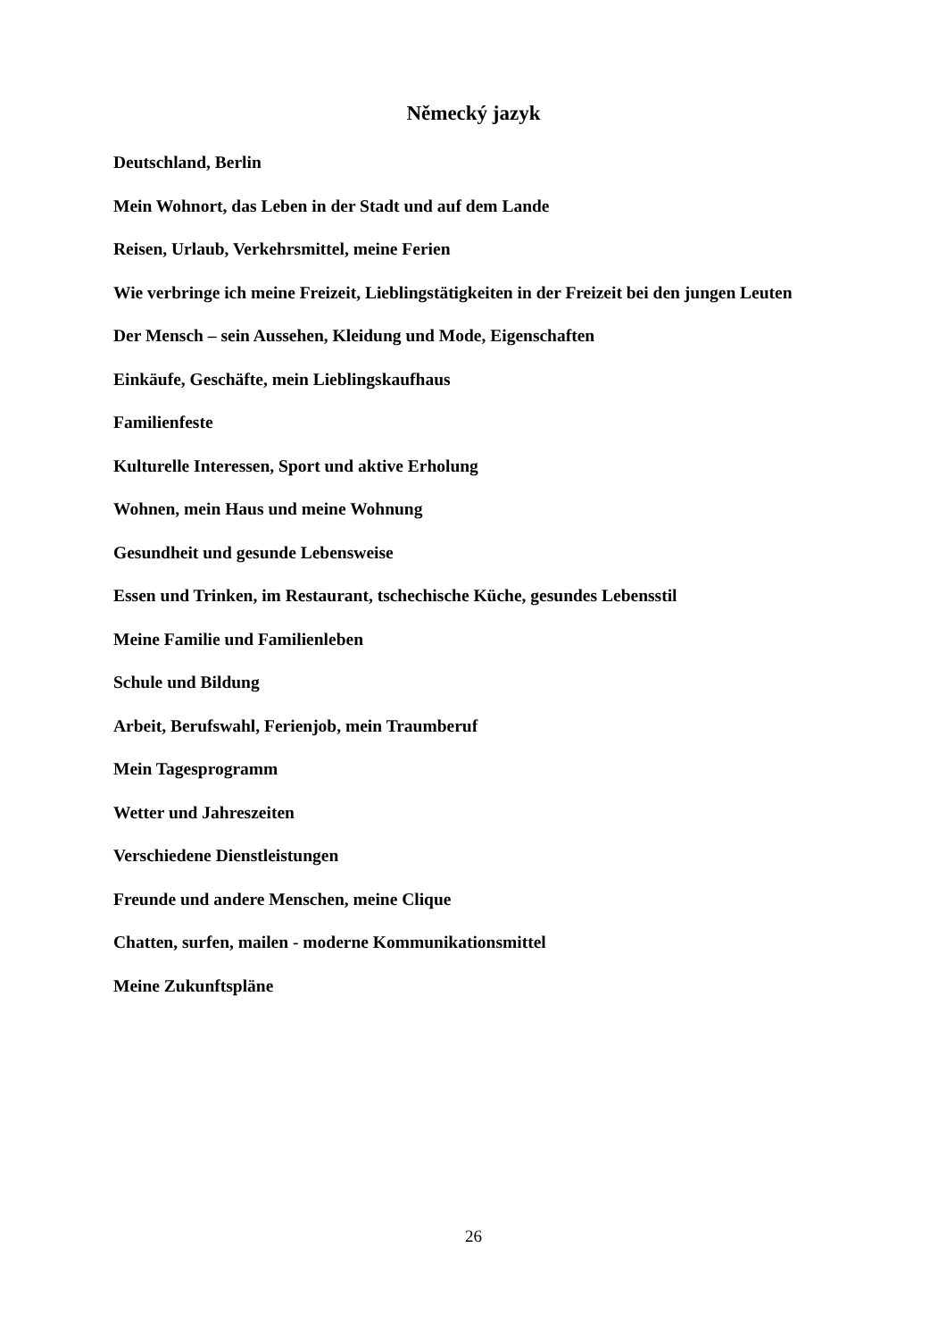Německý jazyk
Deutschland, Berlin
Mein Wohnort, das Leben in der Stadt und auf dem Lande
Reisen, Urlaub, Verkehrsmittel, meine Ferien
Wie verbringe ich meine Freizeit, Lieblingstätigkeiten in der Freizeit bei den jungen Leuten
Der Mensch – sein Aussehen, Kleidung und Mode, Eigenschaften
Einkäufe, Geschäfte, mein Lieblingskaufhaus
Familienfeste
Kulturelle Interessen, Sport und aktive Erholung
Wohnen, mein Haus und meine Wohnung
Gesundheit und gesunde Lebensweise
Essen und Trinken, im Restaurant, tschechische Küche, gesundes Lebensstil
Meine Familie und Familienleben
Schule und Bildung
Arbeit, Berufswahl, Ferienjob, mein Traumberuf
Mein Tagesprogramm
Wetter und Jahreszeiten
Verschiedene Dienstleistungen
Freunde und andere Menschen, meine Clique
Chatten, surfen, mailen - moderne Kommunikationsmittel
Meine Zukunftspläne
26